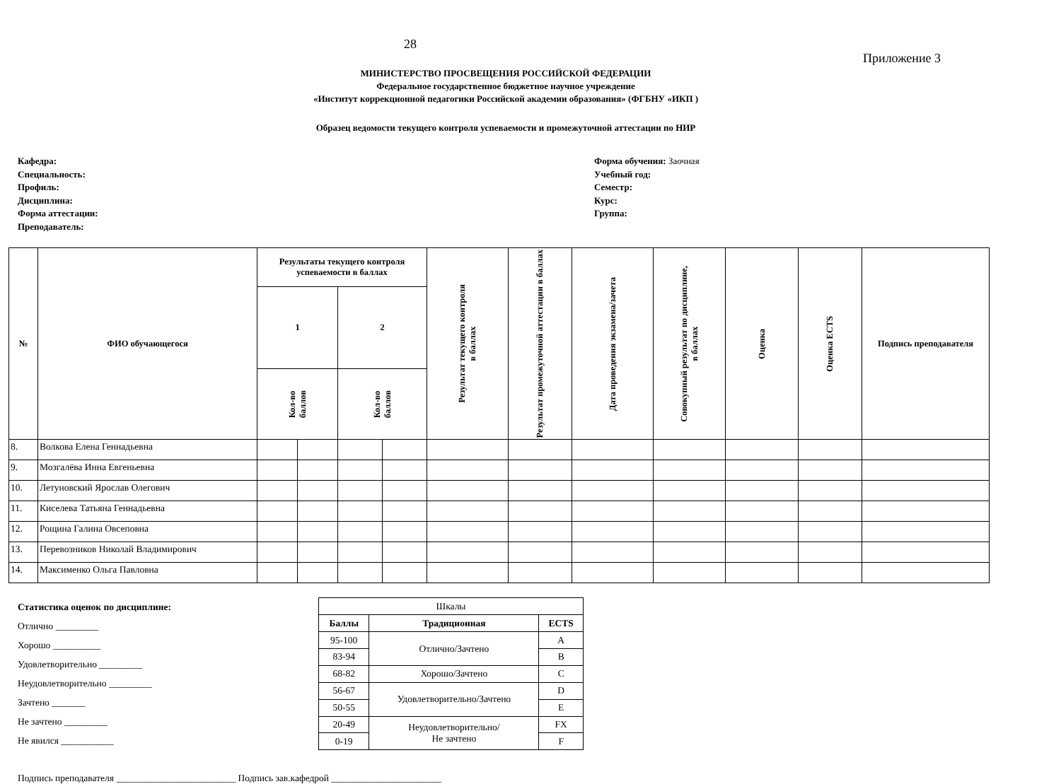28
Приложение 3
МИНИСТЕРСТВО ПРОСВЕЩЕНИЯ РОССИЙСКОЙ ФЕДЕРАЦИИ
Федеральное государственное бюджетное научное учреждение
«Институт коррекционной педагогики Российской академии образования» (ФГБНУ «ИКП )
Образец ведомости текущего контроля успеваемости и промежуточной аттестации по НИР
Кафедра:
Специальность:
Профиль:
Дисциплина:
Форма аттестации:
Преподаватель:
Форма обучения: Заочная
Учебный год:
Семестр:
Курс:
Группа:
| № | ФИО обучающегося | Результаты текущего контроля успеваемости в баллах | | | | Результат текущего контроля в баллах | Результат промежуточной аттестации в баллах | Дата проведения экзамена/зачета | Совокупный результат по дисциплине, в баллах | Оценка | Оценка ECTS | Подпись преподавателя |
| --- | --- | --- | --- | --- | --- | --- | --- | --- | --- | --- | --- | --- |
| | | 1 | | 2 | | | | | | | | |
| | | Кол-во баллов | | Кол-во баллов | | | | | | | | |
| 8. | Волкова Елена Геннадьевна | | | | | | | | | | | |
| 9. | Мозгалёва Инна Евгеньевна | | | | | | | | | | | |
| 10. | Летуновский Ярослав Олегович | | | | | | | | | | | |
| 11. | Киселева Татьяна Геннадьевна | | | | | | | | | | | |
| 12. | Рощина Галина Овсеповна | | | | | | | | | | | |
| 13. | Перевозников Николай Владимирович | | | | | | | | | | | |
| 14. | Максименко Ольга Павловна | | | | | | | | | | | |
Статистика оценок по дисциплине:
Отлично _________
Хорошо __________
Удовлетворительно _________
Неудовлетворительно _________
Зачтено _______
Не зачтено _________
Не явился ___________
| Шкалы | | |
| Баллы | Традиционная | ECTS |
| 95-100 | Отлично/Зачтено | A |
| 83-94 | | B |
| 68-82 | Хорошо/Зачтено | C |
| 56-67 | Удовлетворительно/Зачтено | D |
| 50-55 | | E |
| 20-49 | Неудовлетворительно/ Не зачтено | FX |
| 0-19 | | F |
Подпись преподавателя _________________________ Подпись зав.кафедрой _______________________